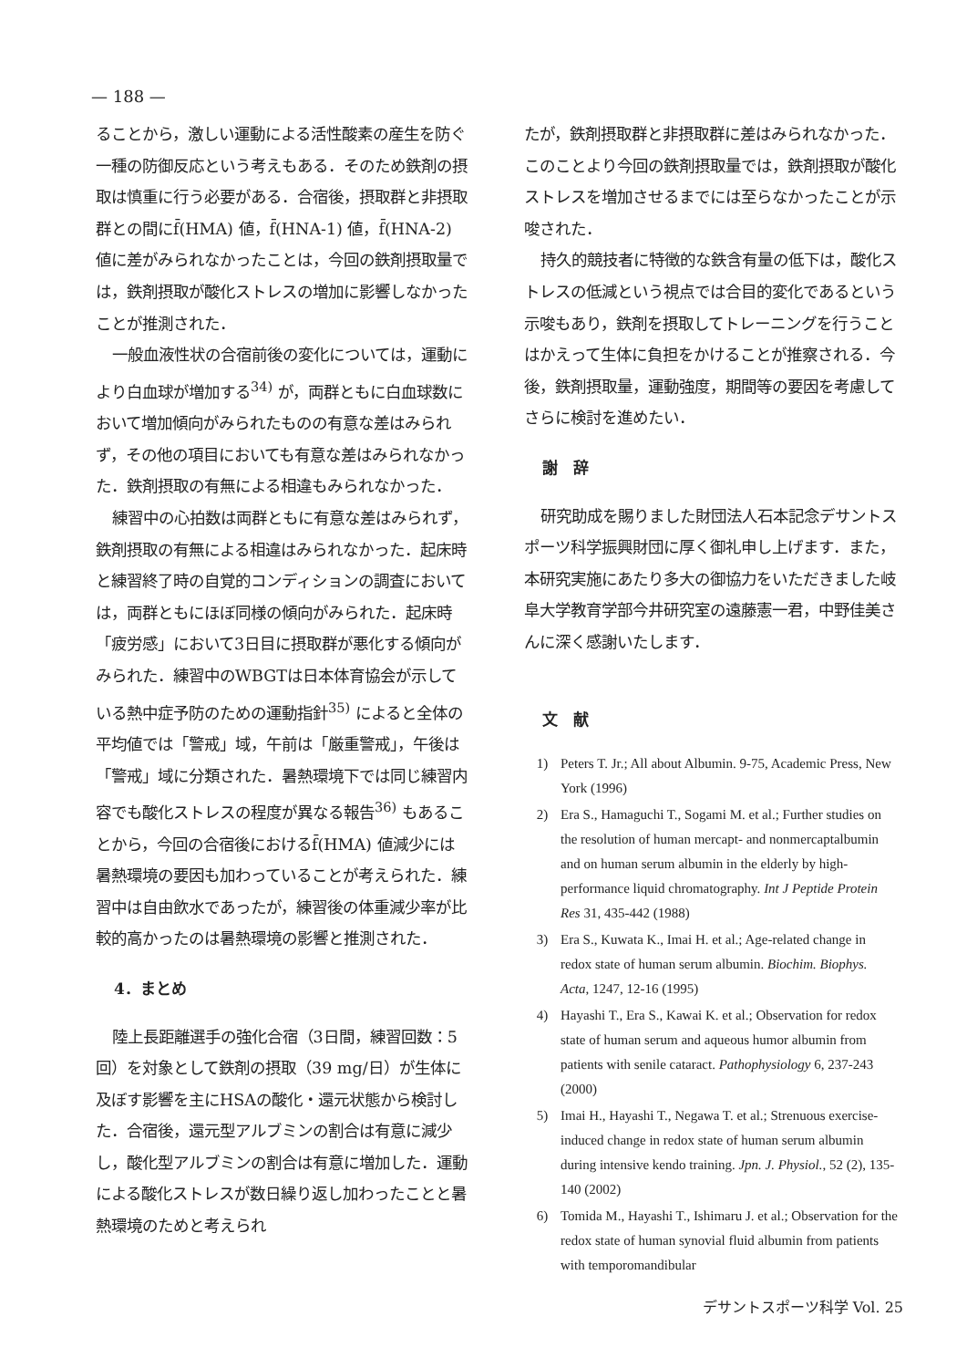— 188 —
ることから，激しい運動による活性酸素の産生を防ぐ一種の防御反応という考えもある．そのため鉄剤の摂取は慎重に行う必要がある．合宿後，摂取群と非摂取群との間にf̄(HMA) 値，f̄(HNA-1) 値，f̄(HNA-2) 値に差がみられなかったことは，今回の鉄剤摂取量では，鉄剤摂取が酸化ストレスの増加に影響しなかったことが推測された．
一般血液性状の合宿前後の変化については，運動により白血球が増加する<sup>34)</sup> が，両群ともに白血球数において増加傾向がみられたものの有意な差はみられず，その他の項目においても有意な差はみられなかった．鉄剤摂取の有無による相違もみられなかった．
練習中の心拍数は両群ともに有意な差はみられず，鉄剤摂取の有無による相違はみられなかった．起床時と練習終了時の自覚的コンディションの調査においては，両群ともにほぼ同様の傾向がみられた．起床時「疲労感」において3日目に摂取群が悪化する傾向がみられた．練習中のWBGTは日本体育協会が示している熱中症予防のための運動指針<sup>35)</sup> によると全体の平均値では「警戒」域，午前は「厳重警戒」，午後は「警戒」域に分類された．暑熱環境下では同じ練習内容でも酸化ストレスの程度が異なる報告<sup>36)</sup> もあることから，今回の合宿後におけるf̄(HMA) 値減少には暑熱環境の要因も加わっていることが考えられた．練習中は自由飲水であったが，練習後の体重減少率が比較的高かったのは暑熱環境の影響と推測された．
4．まとめ
陸上長距離選手の強化合宿（3日間，練習回数：5回）を対象として鉄剤の摂取（39 mg/日）が生体に及ぼす影響を主にHSAの酸化・還元状態から検討した．合宿後，還元型アルブミンの割合は有意に減少し，酸化型アルブミンの割合は有意に増加した．運動による酸化ストレスが数日繰り返し加わったことと暑熱環境のためと考えられ
たが，鉄剤摂取群と非摂取群に差はみられなかった．このことより今回の鉄剤摂取量では，鉄剤摂取が酸化ストレスを増加させるまでには至らなかったことが示唆された．
持久的競技者に特徴的な鉄含有量の低下は，酸化ストレスの低減という視点では合目的変化であるという示唆もあり，鉄剤を摂取してトレーニングを行うことはかえって生体に負担をかけることが推察される．今後，鉄剤摂取量，運動強度，期間等の要因を考慮してさらに検討を進めたい．
謝　辞
研究助成を賜りました財団法人石本記念デサントスポーツ科学振興財団に厚く御礼申し上げます．また，本研究実施にあたり多大の御協力をいただきました岐阜大学教育学部今井研究室の遠藤憲一君，中野佳美さんに深く感謝いたします．
文　献
1) Peters T. Jr.; All about Albumin. 9-75, Academic Press, New York (1996)
2) Era S., Hamaguchi T., Sogami M. et al.; Further studies on the resolution of human mercapt- and nonmercaptalbumin and on human serum albumin in the elderly by high-performance liquid chromatography. Int J Peptide Protein Res 31, 435-442 (1988)
3) Era S., Kuwata K., Imai H. et al.; Age-related change in redox state of human serum albumin. Biochim. Biophys. Acta, 1247, 12-16 (1995)
4) Hayashi T., Era S., Kawai K. et al.; Observation for redox state of human serum and aqueous humor albumin from patients with senile cataract. Pathophysiology 6, 237-243 (2000)
5) Imai H., Hayashi T., Negawa T. et al.; Strenuous exercise-induced change in redox state of human serum albumin during intensive kendo training. Jpn. J. Physiol., 52 (2), 135-140 (2002)
6) Tomida M., Hayashi T., Ishimaru J. et al.; Observation for the redox state of human synovial fluid albumin from patients with temporomandibular
デサントスポーツ科学 Vol. 25